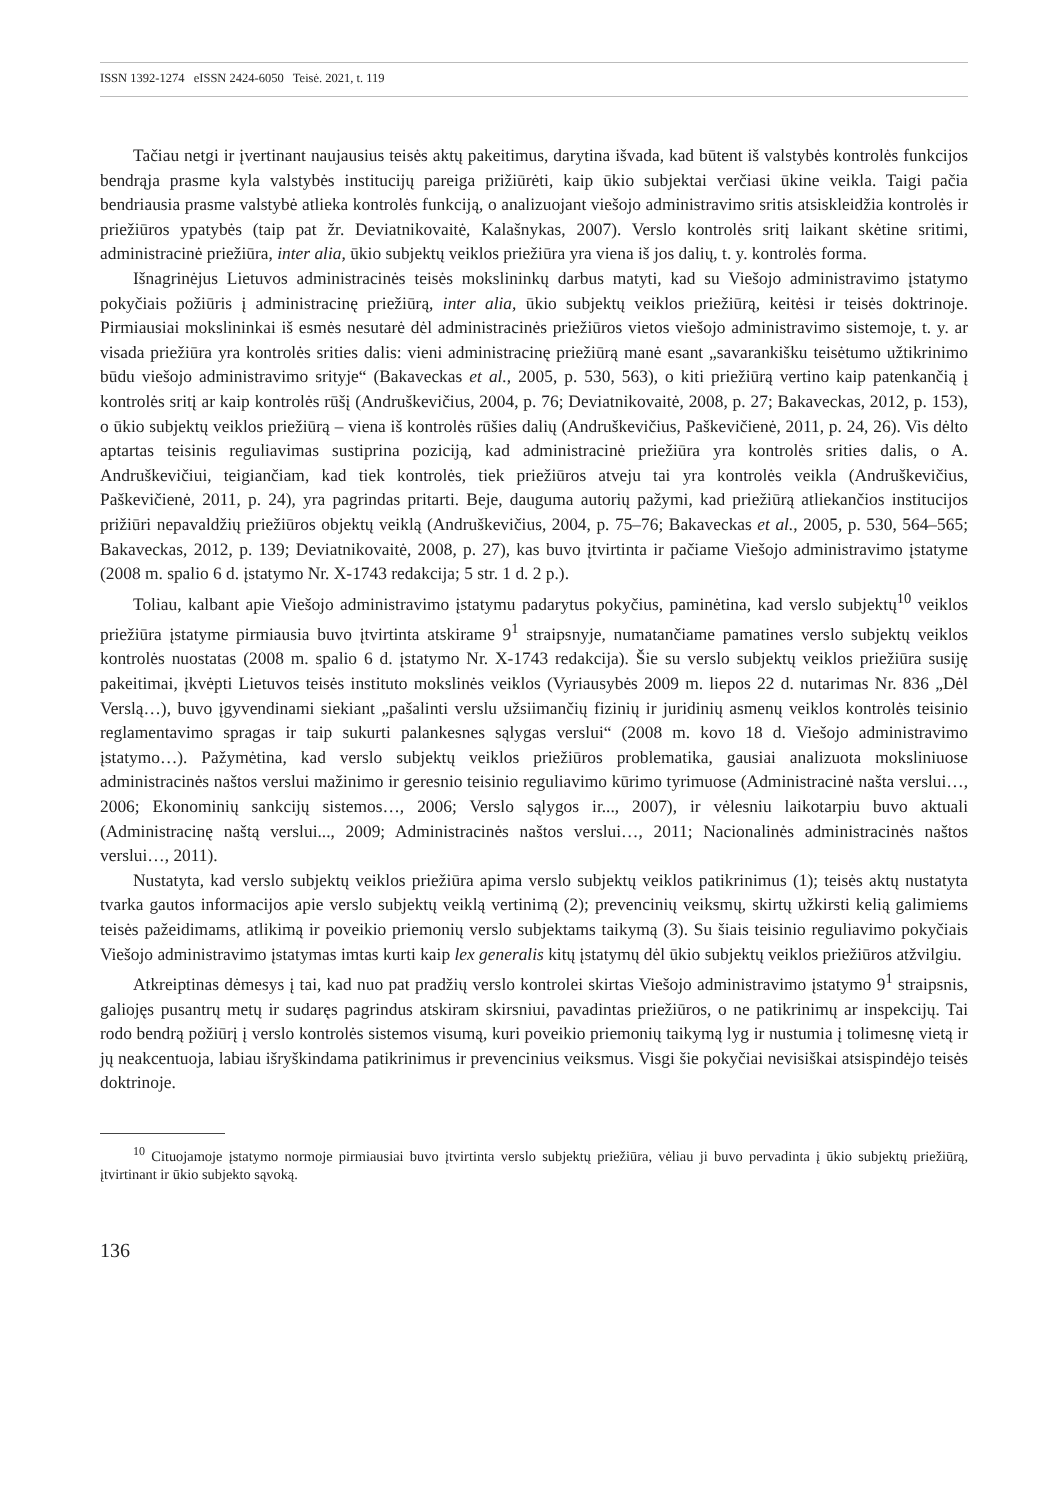ISSN 1392-1274 eISSN 2424-6050 Teisė. 2021, t. 119
Tačiau netgi ir įvertinant naujausius teisės aktų pakeitimus, darytina išvada, kad būtent iš valstybės kontrolės funkcijos bendrąja prasme kyla valstybės institucijų pareiga prižiūrėti, kaip ūkio subjektai verčiasi ūkine veikla. Taigi pačia bendriausia prasme valstybė atlieka kontrolės funkciją, o analizuojant viešojo administravimo sritis atsiskleidžia kontrolės ir priežiūros ypatybės (taip pat žr. Deviatnikovaitė, Kalašnykas, 2007). Verslo kontrolės sritį laikant skėtine sritimi, administracinė priežiūra, inter alia, ūkio subjektų veiklos priežiūra yra viena iš jos dalių, t. y. kontrolės forma.
Išnagrinėjus Lietuvos administracinės teisės mokslininkų darbus matyti, kad su Viešojo administravimo įstatymo pokyčiais požiūris į administracinę priežiūrą, inter alia, ūkio subjektų veiklos priežiūrą, keitėsi ir teisės doktrinoje. Pirmiausiai mokslininkai iš esmės nesutarė dėl administracinės priežiūros vietos viešojo administravimo sistemoje, t. y. ar visada priežiūra yra kontrolės srities dalis: vieni administracinę priežiūrą manė esant „savarankišku teisėtumo užtikrinimo būdu viešojo administravimo srityje“ (Bakaveckas et al., 2005, p. 530, 563), o kiti priežiūrą vertino kaip patenkančią į kontrolės sritį ar kaip kontrolės rūšį (Andruškevičius, 2004, p. 76; Deviatnikovaitė, 2008, p. 27; Bakaveckas, 2012, p. 153), o ūkio subjektų veiklos priežiūrą – viena iš kontrolės rūšies dalių (Andruškevičius, Paškevičienė, 2011, p. 24, 26). Vis dėlto aptartas teisinis reguliavimas sustiprina poziciją, kad administracinė priežiūra yra kontrolės srities dalis, o A. Andruškevičiui, teigiančiam, kad tiek kontrolės, tiek priežiūros atveju tai yra kontrolės veikla (Andruškevičius, Paškevičienė, 2011, p. 24), yra pagrindas pritarti. Beje, dauguma autorių pažymi, kad priežiūrą atliekančios institucijos prižiūri nepavaldžių priežiūros objektų veiklą (Andruškevičius, 2004, p. 75–76; Bakaveckas et al., 2005, p. 530, 564–565; Bakaveckas, 2012, p. 139; Deviatnikovaitė, 2008, p. 27), kas buvo įtvirtinta ir pačiame Viešojo administravimo įstatyme (2008 m. spalio 6 d. įstatymo Nr. X-1743 redakcija; 5 str. 1 d. 2 p.).
Toliau, kalbant apie Viešojo administravimo įstatymu padarytus pokyčius, paminėtina, kad verslo subjektų<sup>10</sup> veiklos priežiūra įstatyme pirmiausia buvo įtvirtinta atskirame 9<sup>1</sup> straipsnyje, numatančiame pamatines verslo subjektų veiklos kontrolės nuostatas (2008 m. spalio 6 d. įstatymo Nr. X-1743 redakcija). Šie su verslo subjektų veiklos priežiūra susiję pakeitimai, įkvėpti Lietuvos teisės instituto mokslinės veiklos (Vyriausybės 2009 m. liepos 22 d. nutarimas Nr. 836 „Dėl Verslą…), buvo įgyvendinami siekiant „pašalinti verslu užsiimančių fizinių ir juridinių asmenų veiklos kontrolės teisinio reglamentavimo spragas ir taip sukurti palankesnes sąlygas verslui“ (2008 m. kovo 18 d. Viešojo administravimo įstatymo…). Pažymėtina, kad verslo subjektų veiklos priežiūros problematika, gausiai analizuota moksliniuose administracinės naštos verslui mažinimo ir geresnio teisinio reguliavimo kūrimo tyrimuose (Administracinė našta verslui…, 2006; Ekonominių sankcijų sistemos…, 2006; Verslo sąlygos ir..., 2007), ir vėlesniu laikotarpiu buvo aktuali (Administracinę naštą verslui..., 2009; Administracinės naštos verslui…, 2011; Nacionalinės administracinės naštos verslui…, 2011).
Nustatyta, kad verslo subjektų veiklos priežiūra apima verslo subjektų veiklos patikrinimus (1); teisės aktų nustatyta tvarka gautos informacijos apie verslo subjektų veiklą vertinimą (2); prevencinių veiksmų, skirtų užkirsti kelią galimiems teisės pažeidimams, atlikimą ir poveikio priemonių verslo subjektams taikymą (3). Su šiais teisinio reguliavimo pokyčiais Viešojo administravimo įstatymas imtas kurti kaip lex generalis kitų įstatymų dėl ūkio subjektų veiklos priežiūros atžvilgiu.
Atkreiptinas dėmesys į tai, kad nuo pat pradžių verslo kontrolei skirtas Viešojo administravimo įstatymo 9<sup>1</sup> straipsnis, galiojęs pusantrų metų ir sudaręs pagrindus atskiram skirsniui, pavadintas priežiūros, o ne patikrinimų ar inspekcijų. Tai rodo bendrą požiūrį į verslo kontrolės sistemos visumą, kuri poveikio priemonių taikymą lyg ir nustumia į tolimesnę vietą ir jų neakcentuoja, labiau išryškindama patikrinimus ir prevencinius veiksmus. Visgi šie pokyčiai nevisiškai atsispindėjo teisės doktrinoje.
<sup>10</sup> Cituojamoje įstatymo normoje pirmiausiai buvo įtvirtinta verslo subjektų priežiūra, vėliau ji buvo pervadinta į ūkio subjektų priežiūrą, įtvirtinant ir ūkio subjekto sąvoką.
136